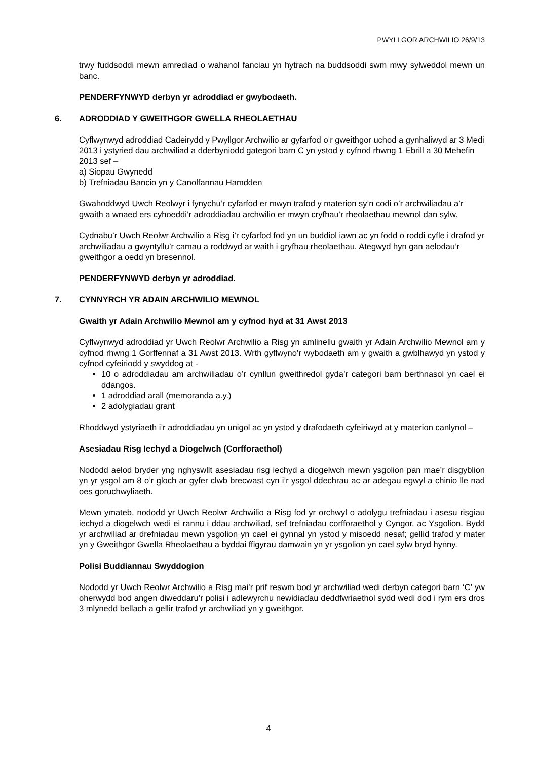PWYLLGOR ARCHWILIO 26/9/13
trwy fuddsoddi mewn amrediad o wahanol fanciau yn hytrach na buddsoddi swm mwy sylweddol mewn un banc.
PENDERFYNWYD derbyn yr adroddiad er gwybodaeth.
6. ADRODDIAD Y GWEITHGOR GWELLA RHEOLAETHAU
Cyflwynwyd adroddiad Cadeirydd y Pwyllgor Archwilio ar gyfarfod o’r gweithgor uchod a gynhaliwyd ar 3 Medi 2013 i ystyried dau archwiliad a dderbyniodd gategori barn C yn ystod y cyfnod rhwng 1 Ebrill a 30 Mehefin 2013 sef –
a) Siopau Gwynedd
b) Trefniadau Bancio yn y Canolfannau Hamdden
Gwahoddwyd Uwch Reolwyr i fynychu’r cyfarfod er mwyn trafod y materion sy’n codi o’r archwiliadau a’r gwaith a wnaed ers cyhoeddi’r adroddiadau archwilio er mwyn cryfhau’r rheolaethau mewnol dan sylw.
Cydnabu’r Uwch Reolwr Archwilio a Risg i’r cyfarfod fod yn un buddiol iawn ac yn fodd o roddi cyfle i drafod yr archwiliadau a gwyntyllu’r camau a roddwyd ar waith i gryfhau rheolaethau. Ategwyd hyn gan aelodau’r gweithgor a oedd yn bresennol.
PENDERFYNWYD derbyn yr adroddiad.
7. CYNNYRCH YR ADAIN ARCHWILIO MEWNOL
Gwaith yr Adain Archwilio Mewnol am y cyfnod hyd at 31 Awst 2013
Cyflwynwyd adroddiad yr Uwch Reolwr Archwilio a Risg yn amlinellu gwaith yr Adain Archwilio Mewnol am y cyfnod rhwng 1 Gorffennaf a 31 Awst 2013. Wrth gyflwyno’r wybodaeth am y gwaith a gwblhawyd yn ystod y cyfnod cyfeiriodd y swyddog at -
10 o adroddiadau am archwiliadau o’r cynllun gweithredol gyda’r categori barn berthnasol yn cael ei ddangos.
1 adroddiad arall (memoranda a.y.)
2 adolygiadau grant
Rhoddwyd ystyriaeth i’r adroddiadau yn unigol ac yn ystod y drafodaeth cyfeiriwyd at y materion canlynol –
Asesiadau Risg Iechyd a Diogelwch (Corfforaethol)
Nododd aelod bryder yng nghyswllt asesiadau risg iechyd a diogelwch mewn ysgolion pan mae’r disgyblion yn yr ysgol am 8 o’r gloch ar gyfer clwb brecwast cyn i’r ysgol ddechrau ac ar adegau egwyl a chinio lle nad oes goruchwyliaeth.
Mewn ymateb, nododd yr Uwch Reolwr Archwilio a Risg fod yr orchwyl o adolygu trefniadau i asesu risgiau iechyd a diogelwch wedi ei rannu i ddau archwiliad, sef trefniadau corfforaethol y Cyngor, ac Ysgolion. Bydd yr archwiliad ar drefniadau mewn ysgolion yn cael ei gynnal yn ystod y misoedd nesaf; gellid trafod y mater yn y Gweithgor Gwella Rheolaethau a byddai ffigyrau damwain yn yr ysgolion yn cael sylw bryd hynny.
Polisi Buddiannau Swyddogion
Nododd yr Uwch Reolwr Archwilio a Risg mai’r prif reswm bod yr archwiliad wedi derbyn categori barn ‘C’ yw oherwydd bod angen diweddaru’r polisi i adlewyrchu newidiadau deddfwriaethol sydd wedi dod i rym ers dros 3 mlynedd bellach a gellir trafod yr archwiliad yn y gweithgor.
4